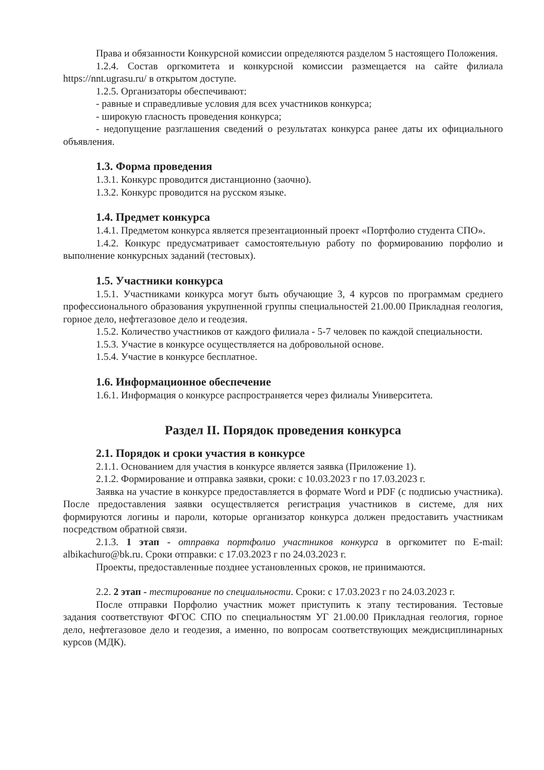Права и обязанности Конкурсной комиссии определяются разделом 5 настоящего Положения.
1.2.4. Состав оргкомитета и конкурсной комиссии размещается на сайте филиала https://nnt.ugrasu.ru/ в открытом доступе.
1.2.5. Организаторы обеспечивают:
- равные и справедливые условия для всех участников конкурса;
- широкую гласность проведения конкурса;
- недопущение разглашения сведений о результатах конкурса ранее даты их официального объявления.
1.3. Форма проведения
1.3.1. Конкурс проводится дистанционно (заочно).
1.3.2. Конкурс проводится на русском языке.
1.4. Предмет конкурса
1.4.1. Предметом конкурса является презентационный проект «Портфолио студента СПО».
1.4.2. Конкурс предусматривает самостоятельную работу по формированию порфолио и выполнение конкурсных заданий (тестовых).
1.5. Участники конкурса
1.5.1. Участниками конкурса могут быть обучающие 3, 4 курсов по программам среднего профессионального образования укрупненной группы специальностей 21.00.00 Прикладная геология, горное дело, нефтегазовое дело и геодезия.
1.5.2. Количество участников от каждого филиала - 5-7 человек по каждой специальности.
1.5.3. Участие в конкурсе осуществляется на добровольной основе.
1.5.4. Участие в конкурсе бесплатное.
1.6. Информационное обеспечение
1.6.1. Информация о конкурсе распространяется через филиалы Университета.
Раздел II. Порядок проведения конкурса
2.1. Порядок и сроки участия в конкурсе
2.1.1. Основанием для участия в конкурсе является заявка (Приложение 1).
2.1.2. Формирование и отправка заявки, сроки: с 10.03.2023 г по 17.03.2023 г.
Заявка на участие в конкурсе предоставляется в формате Word и PDF (с подписью участника). После предоставления заявки осуществляется регистрация участников в системе, для них формируются логины и пароли, которые организатор конкурса должен предоставить участникам посредством обратной связи.
2.1.3. 1 этап - отправка портфолио участников конкурса в оргкомитет по E-mail: albikachuro@bk.ru. Сроки отправки: с 17.03.2023 г по 24.03.2023 г.
Проекты, предоставленные позднее установленных сроков, не принимаются.
2.2. 2 этап - тестирование по специальности. Сроки: с 17.03.2023 г по 24.03.2023 г.
После отправки Порфолио участник может приступить к этапу тестирования. Тестовые задания соответствуют ФГОС СПО по специальностям УГ 21.00.00 Прикладная геология, горное дело, нефтегазовое дело и геодезия, а именно, по вопросам соответствующих междисциплинарных курсов (МДК).